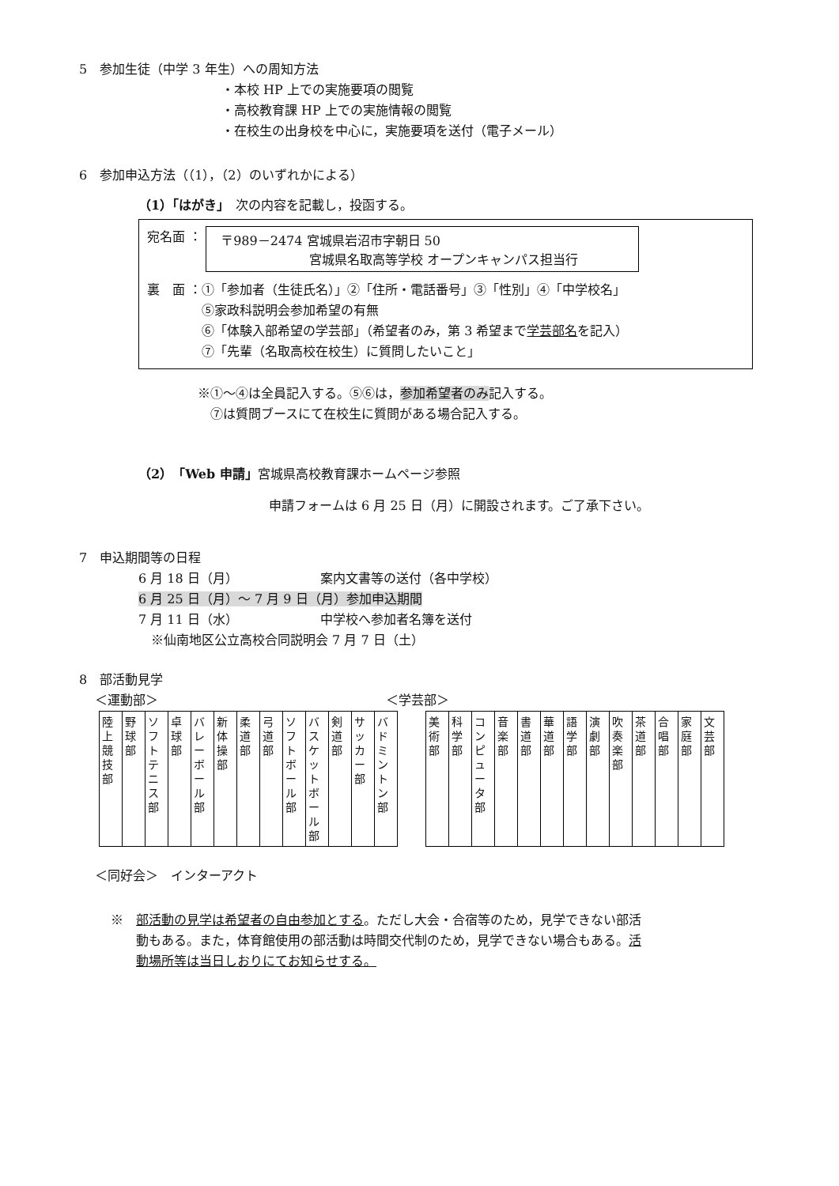5　参加生徒（中学 3 年生）への周知方法
・本校 HP 上での実施要項の閲覧
・高校教育課 HP 上での実施情報の閲覧
・在校生の出身校を中心に，実施要項を送付（電子メール）
6　参加申込方法（（1），（2）のいずれかによる）
（1）「はがき」　次の内容を記載し，投函する。
宛名面 ： 〒989－2474 宮城県岩沼市字朝日 50
　　　　　　　宮城県名取高等学校 オープンキャンパス担当行
裏　面 ：①「参加者（生徒氏名）」②「住所・電話番号」③「性別」④「中学校名」
　　　　 ⑤家政科説明会参加希望の有無
　　　　 ⑥「体験入部希望の学芸部」（希望者のみ，第 3 希望まで学芸部名を記入）
　　　　 ⑦「先輩（名取高校在校生）に質問したいこと」
※①～④は全員記入する。⑤⑥は，参加希望者のみ記入する。
　⑦は質問ブースにて在校生に質問がある場合記入する。
（2）「Web 申請」宮城県高校教育課ホームページ参照
申請フォームは 6 月 25 日（月）に開設されます。ご了承下さい。
7　申込期間等の日程
6 月 18 日（月）　　　　　　　案内文書等の送付（各中学校）
6 月 25 日（月）～ 7 月 9 日（月）参加申込期間
7 月 11 日（水）　　　　　　　中学校へ参加者名簿を送付
　※仙南地区公立高校合同説明会 7 月 7 日（土）
8　部活動見学
＜運動部＞　　　　　　　　　　　　　　　　　　＜学芸部＞
| 陸 上 競 技 部 | 野 球 部 | ソフトテニス部 | 卓 球 部 | バレーボール部 | 新 体 操 部 | 柔 道 部 | 弓 道 部 | ソフトボール部 | バスケットボール部 | 剣 道 部 | サッカー部 | バドミントン部 |
| 美 術 部 | 科 学 部 | コンピュータ部 | 音 楽 部 | 書 道 部 | 華 道 部 | 語 学 部 | 演 劇 部 | 吹 奏 楽 部 | 茶 道 部 | 合 唱 部 | 家 庭 部 | 文 芸 部 |
＜同好会＞　インターアクト
※　部活動の見学は希望者の自由参加とする。ただし大会・合宿等のため，見学できない部活
　　動もある。また，体育館使用の部活動は時間交代制のため，見学できない場合もある。活
　　動場所等は当日しおりにてお知らせする。